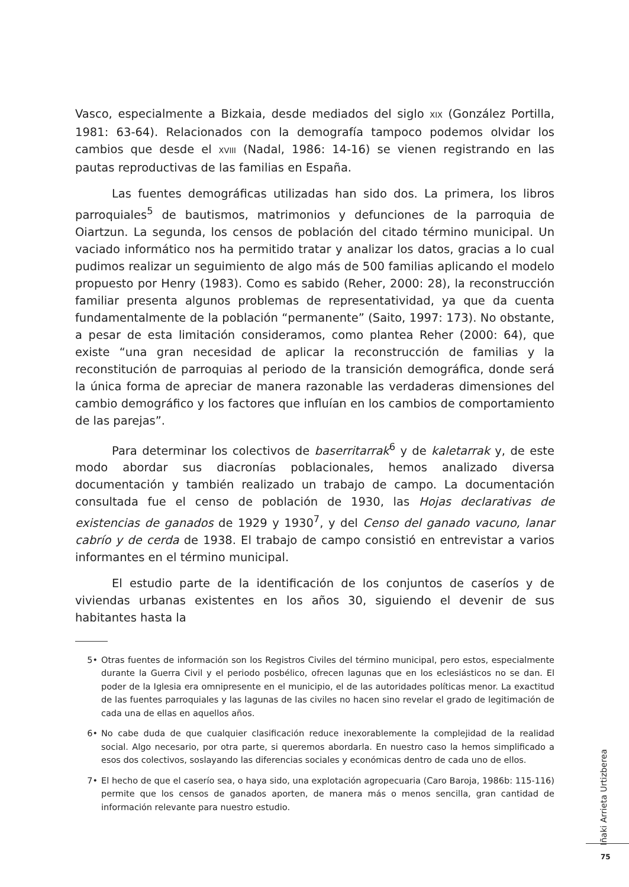Vasco, especialmente a Bizkaia, desde mediados del siglo XIX (González Portilla, 1981: 63-64). Relacionados con la demografía tampoco podemos olvidar los cambios que desde el XVIII (Nadal, 1986: 14-16) se vienen registrando en las pautas reproductivas de las familias en España.
Las fuentes demográficas utilizadas han sido dos. La primera, los libros parroquiales<sup>5</sup> de bautismos, matrimonios y defunciones de la parroquia de Oiartzun. La segunda, los censos de población del citado término municipal. Un vaciado informático nos ha permitido tratar y analizar los datos, gracias a lo cual pudimos realizar un seguimiento de algo más de 500 familias aplicando el modelo propuesto por Henry (1983). Como es sabido (Reher, 2000: 28), la reconstrucción familiar presenta algunos problemas de representatividad, ya que da cuenta fundamentalmente de la población “permanente” (Saito, 1997: 173). No obstante, a pesar de esta limitación consideramos, como plantea Reher (2000: 64), que existe “una gran necesidad de aplicar la reconstrucción de familias y la reconstitución de parroquias al periodo de la transición demográfica, donde será la única forma de apreciar de manera razonable las verdaderas dimensiones del cambio demográfico y los factores que influían en los cambios de comportamiento de las parejas”.
Para determinar los colectivos de baserritarrak<sup>6</sup> y de kaletarrak y, de este modo abordar sus diacronías poblacionales, hemos analizado diversa documentación y también realizado un trabajo de campo. La documentación consultada fue el censo de población de 1930, las Hojas declarativas de existencias de ganados de 1929 y 1930<sup>7</sup>, y del Censo del ganado vacuno, lanar cabrío y de cerda de 1938. El trabajo de campo consistió en entrevistar a varios informantes en el término municipal.
El estudio parte de la identificación de los conjuntos de caseríos y de viviendas urbanas existentes en los años 30, siguiendo el devenir de sus habitantes hasta la
5• Otras fuentes de información son los Registros Civiles del término municipal, pero estos, especialmente durante la Guerra Civil y el periodo posbélico, ofrecen lagunas que en los eclesiásticos no se dan. El poder de la Iglesia era omnipresente en el municipio, el de las autoridades políticas menor. La exactitud de las fuentes parroquiales y las lagunas de las civiles no hacen sino revelar el grado de legitimación de cada una de ellas en aquellos años.
6• No cabe duda de que cualquier clasificación reduce inexorablemente la complejidad de la realidad social. Algo necesario, por otra parte, si queremos abordarla. En nuestro caso la hemos simplificado a esos dos colectivos, soslayando las diferencias sociales y económicas dentro de cada uno de ellos.
7• El hecho de que el caserío sea, o haya sido, una explotación agropecuaria (Caro Baroja, 1986b: 115-116) permite que los censos de ganados aporten, de manera más o menos sencilla, gran cantidad de información relevante para nuestro estudio.
Iñaki Arrieta Urtizberea
75